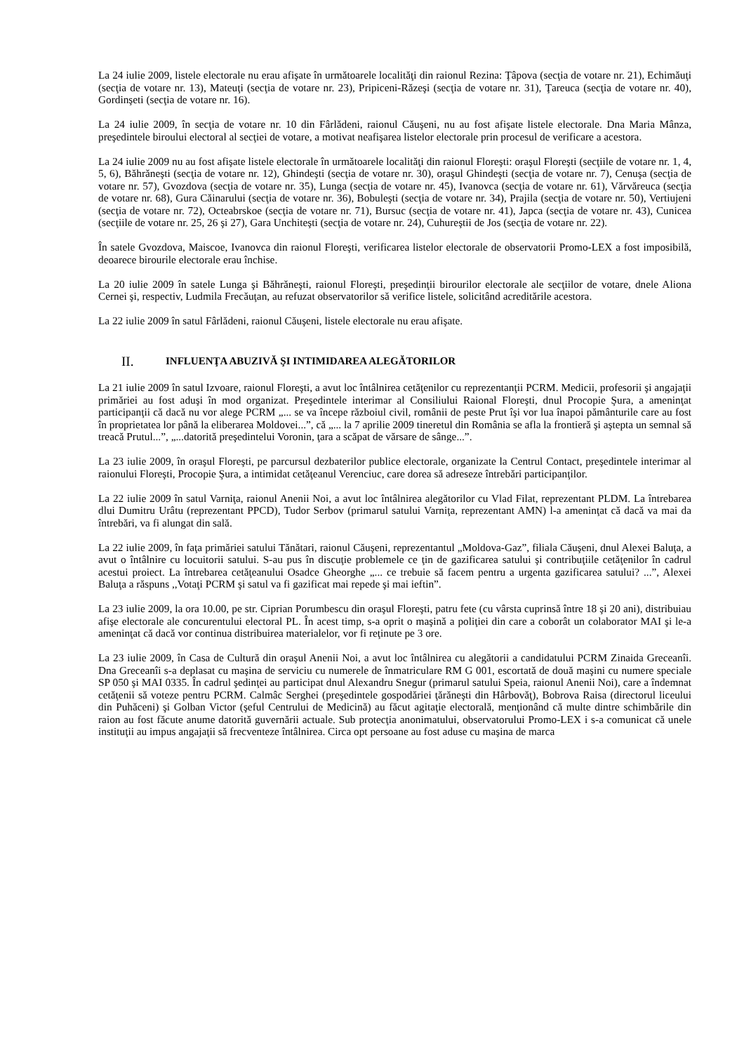La 24 iulie 2009, listele electorale nu erau afişate în următoarele localităţi din raionul Rezina: Ţâpova (secţia de votare nr. 21), Echimăuţi (secţia de votare nr. 13), Mateuţi (secţia de votare nr. 23), Pripiceni-Răzeşi (secţia de votare nr. 31), Ţareuca (secţia de votare nr. 40), Gordinşeti (secţia de votare nr. 16).
La 24 iulie 2009, în secţia de votare nr. 10 din Fârlădeni, raionul Căuşeni, nu au fost afişate listele electorale. Dna Maria Mânza, preşedintele biroului electoral al secţiei de votare, a motivat neafişarea listelor electorale prin procesul de verificare a acestora.
La 24 iulie 2009 nu au fost afişate listele electorale în următoarele localităţi din raionul Floreşti: oraşul Floreşti (secţiile de votare nr. 1, 4, 5, 6), Băhrăneşti (secţia de votare nr. 12), Ghindeşti (secţia de votare nr. 30), oraşul Ghindeşti (secţia de votare nr. 7), Cenuşa (secţia de votare nr. 57), Gvozdova (secţia de votare nr. 35), Lunga (secţia de votare nr. 45), Ivanovca (secţia de votare nr. 61), Vărvăreuca (secţia de votare nr. 68), Gura Căinarului (secţia de votare nr. 36), Bobuleşti (secţia de votare nr. 34), Prajila (secţia de votare nr. 50), Vertiujeni (secţia de votare nr. 72), Octeabrskoe (secţia de votare nr. 71), Bursuc (secţia de votare nr. 41), Japca (secţia de votare nr. 43), Cunicea (secţiile de votare nr. 25, 26 şi 27), Gara Unchiteşti (secţia de votare nr. 24), Cuhureştii de Jos (secţia de votare nr. 22).
În satele Gvozdova, Maiscoe, Ivanovca din raionul Floreşti, verificarea listelor electorale de observatorii Promo-LEX a fost imposibilă, deoarece birourile electorale erau închise.
La 20 iulie 2009 în satele Lunga şi Băhrăneşti, raionul Floreşti, preşedinţii birourilor electorale ale secţiilor de votare, dnele Aliona Cernei şi, respectiv, Ludmila Frecăuţan, au refuzat observatorilor să verifice listele, solicitând acreditările acestora.
La 22 iulie 2009 în satul Fârlădeni, raionul Căuşeni, listele electorale nu erau afişate.
II. INFLUENŢA ABUZIVĂ ŞI INTIMIDAREA ALEGĂTORILOR
La 21 iulie 2009 în satul Izvoare, raionul Floreşti, a avut loc întâlnirea cetăţenilor cu reprezentanţii PCRM. Medicii, profesorii şi angajaţii primăriei au fost aduşi în mod organizat. Preşedintele interimar al Consiliului Raional Floreşti, dnul Procopie Şura, a ameninţat participanţii că dacă nu vor alege PCRM „... se va începe războiul civil, românii de peste Prut îşi vor lua înapoi pământurile care au fost în proprietatea lor până la eliberarea Moldovei...”, că „... la 7 aprilie 2009 tineretul din România se afla la frontieră şi aştepta un semnal să treacă Prutul...”, „...datorită preşedintelui Voronin, ţara a scăpat de vărsare de sânge...”.
La 23 iulie 2009, în oraşul Floreşti, pe parcursul dezbaterilor publice electorale, organizate la Centrul Contact, preşedintele interimar al raionului Floreşti, Procopie Şura, a intimidat cetăţeanul Verenciuc, care dorea să adreseze întrebări participanţilor.
La 22 iulie 2009 în satul Varniţa, raionul Anenii Noi, a avut loc întâlnirea alegătorilor cu Vlad Filat, reprezentant PLDM. La întrebarea dlui Dumitru Urâtu (reprezentant PPCD), Tudor Serbov (primarul satului Varniţa, reprezentant AMN) l-a ameninţat că dacă va mai da întrebări, va fi alungat din sală.
La 22 iulie 2009, în faţa primăriei satului Tănătari, raionul Căuşeni, reprezentantul „Moldova-Gaz”, filiala Căuşeni, dnul Alexei Baluţa, a avut o întâlnire cu locuitorii satului. S-au pus în discuţie problemele ce ţin de gazificarea satului şi contribuţiile cetăţenilor în cadrul acestui proiect. La întrebarea cetăţeanului Osadce Gheorghe „... ce trebuie să facem pentru a urgenta gazificarea satului? ...”, Alexei Baluţa a răspuns ,,Votaţi PCRM şi satul va fi gazificat mai repede şi mai ieftin”.
La 23 iulie 2009, la ora 10.00, pe str. Ciprian Porumbescu din oraşul Floreşti, patru fete (cu vârsta cuprinsă între 18 şi 20 ani), distribuiau afişe electorale ale concurentului electoral PL. În acest timp, s-a oprit o maşină a poliţiei din care a coborât un colaborator MAI şi le-a ameninţat că dacă vor continua distribuirea materialelor, vor fi reţinute pe 3 ore.
La 23 iulie 2009, în Casa de Cultură din oraşul Anenii Noi, a avut loc întâlnirea cu alegătorii a candidatului PCRM Zinaida Greceanîi. Dna Greceanîi s-a deplasat cu maşina de serviciu cu numerele de înmatriculare RM G 001, escortată de două maşini cu numere speciale SP 050 şi MAI 0335. În cadrul şedinţei au participat dnul Alexandru Snegur (primarul satului Speia, raionul Anenii Noi), care a îndemnat cetăţenii să voteze pentru PCRM. Calmâc Serghei (preşedintele gospodăriei ţărăneşti din Hârbovăţ), Bobrova Raisa (directorul liceului din Puhăceni) şi Golban Victor (şeful Centrului de Medicină) au făcut agitaţie electorală, menţionând că multe dintre schimbările din raion au fost făcute anume datorită guvernării actuale. Sub protecţia anonimatului, observatorului Promo-LEX i s-a comunicat că unele instituţii au impus angajaţii să frecventeze întâlnirea. Circa opt persoane au fost aduse cu maşina de marca